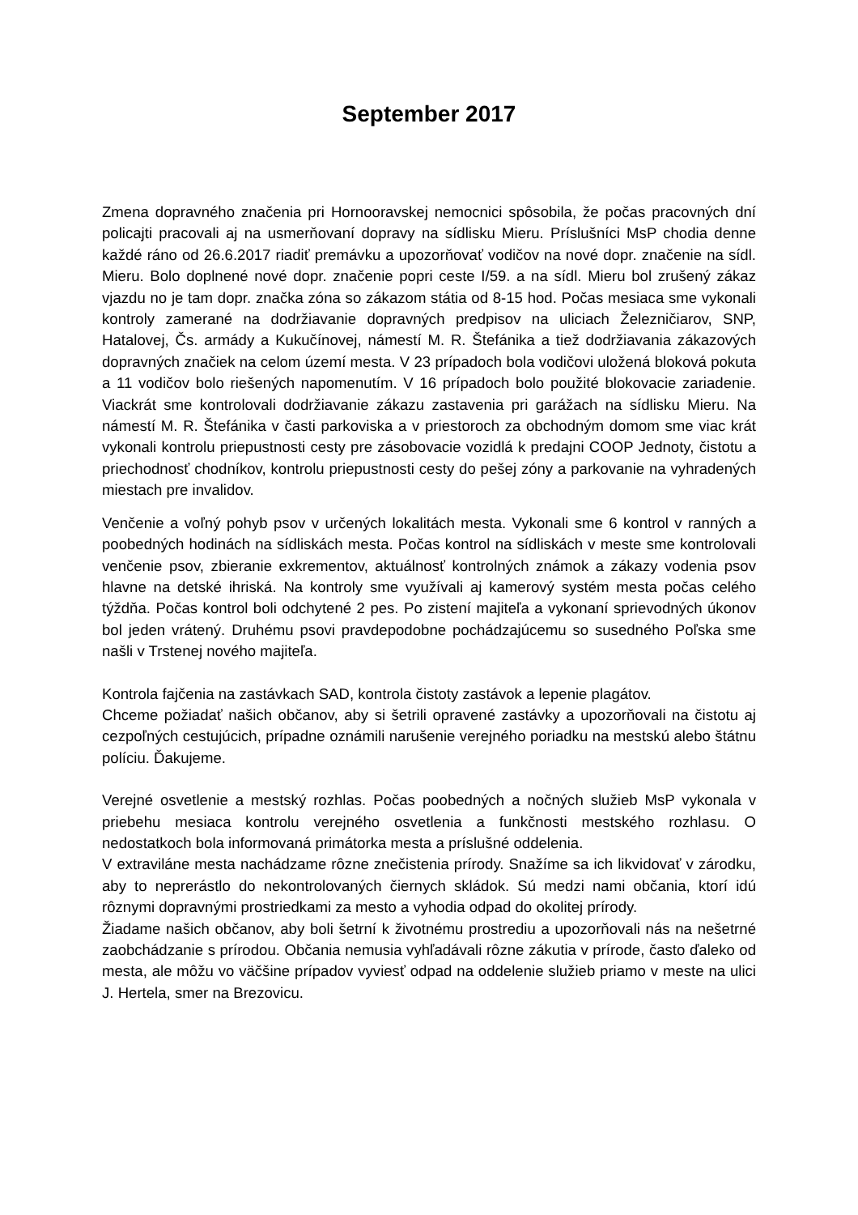September 2017
Zmena dopravného značenia pri Hornooravskej nemocnici spôsobila, že počas pracovných dní policajti pracovali aj na usmerňovaní dopravy na sídlisku Mieru. Príslušníci MsP chodia denne každé ráno od 26.6.2017 riadiť premávku a upozorňovať vodičov na nové dopr. značenie na sídl. Mieru. Bolo doplnené nové dopr. značenie popri ceste I/59. a na sídl. Mieru bol zrušený zákaz vjazdu no je tam dopr. značka zóna so zákazom státia od 8-15 hod. Počas mesiaca sme vykonali kontroly zamerané na dodržiavanie dopravných predpisov na uliciach Železničiarov, SNP, Hatalovej, Čs. armády a Kukučínovej, námestí M. R. Štefánika a tiež dodržiavania zákazových dopravných značiek na celom území mesta. V 23 prípadoch bola vodičovi uložená bloková pokuta a 11 vodičov bolo riešených napomenutím. V 16 prípadoch bolo použité blokovacie zariadenie. Viackrát sme kontrolovali dodržiavanie zákazu zastavenia pri garážach na sídlisku Mieru. Na námestí M. R. Štefánika v časti parkoviska a v priestoroch za obchodným domom sme viac krát vykonali kontrolu priepustnosti cesty pre zásobovacie vozidlá k predajni COOP Jednoty, čistotu a priechodnosť chodníkov, kontrolu priepustnosti cesty do pešej zóny a parkovanie na vyhradených miestach pre invalidov.
Venčenie a voľný pohyb psov v určených lokalitách mesta. Vykonali sme 6 kontrol v ranných a poobedných hodinách na sídliskách mesta. Počas kontrol na sídliskách v meste sme kontrolovali venčenie psov, zbieranie exkrementov, aktuálnosť kontrolných známok a zákazy vodenia psov hlavne na detské ihriská. Na kontroly sme využívali aj kamerový systém mesta počas celého týždňa. Počas kontrol boli odchytené 2 pes. Po zistení majiteľa a vykonaní sprievodných úkonov bol jeden vrátený. Druhému psovi pravdepodobne pochádzajúcemu so susedného Poľska sme našli v Trstenej nového majiteľa.
Kontrola fajčenia na zastávkach SAD, kontrola čistoty zastávok a lepenie plagátov.
Chceme požiadať našich občanov, aby si šetrili opravené zastávky a upozorňovali na čistotu aj cezpoľných cestujúcich, prípadne oznámili narušenie verejného poriadku na mestskú alebo štátnu políciu. Ďakujeme.
Verejné osvetlenie a mestský rozhlas. Počas poobedných a nočných služieb MsP vykonala v priebehu mesiaca kontrolu verejného osvetlenia a funkčnosti mestského rozhlasu. O nedostatkoch bola informovaná primátorka mesta a príslušné oddelenia.
V extraviláne mesta nachádzame rôzne znečistenia prírody. Snažíme sa ich likvidovať v zárodku, aby to neprerástlo do nekontrolovaných čiernych skládok. Sú medzi nami občania, ktorí idú rôznymi dopravnými prostriedkami za mesto a vyhodia odpad do okolitej prírody.
Žiadame našich občanov, aby boli šetrní k životnému prostrediu a upozorňovali nás na nešetrné zaobchádzanie s prírodou. Občania nemusia vyhľadávali rôzne zákutia v prírode, často ďaleko od mesta, ale môžu vo väčšine prípadov vyviesť odpad na oddelenie služieb priamo v meste na ulici J. Hertela, smer na Brezovicu.